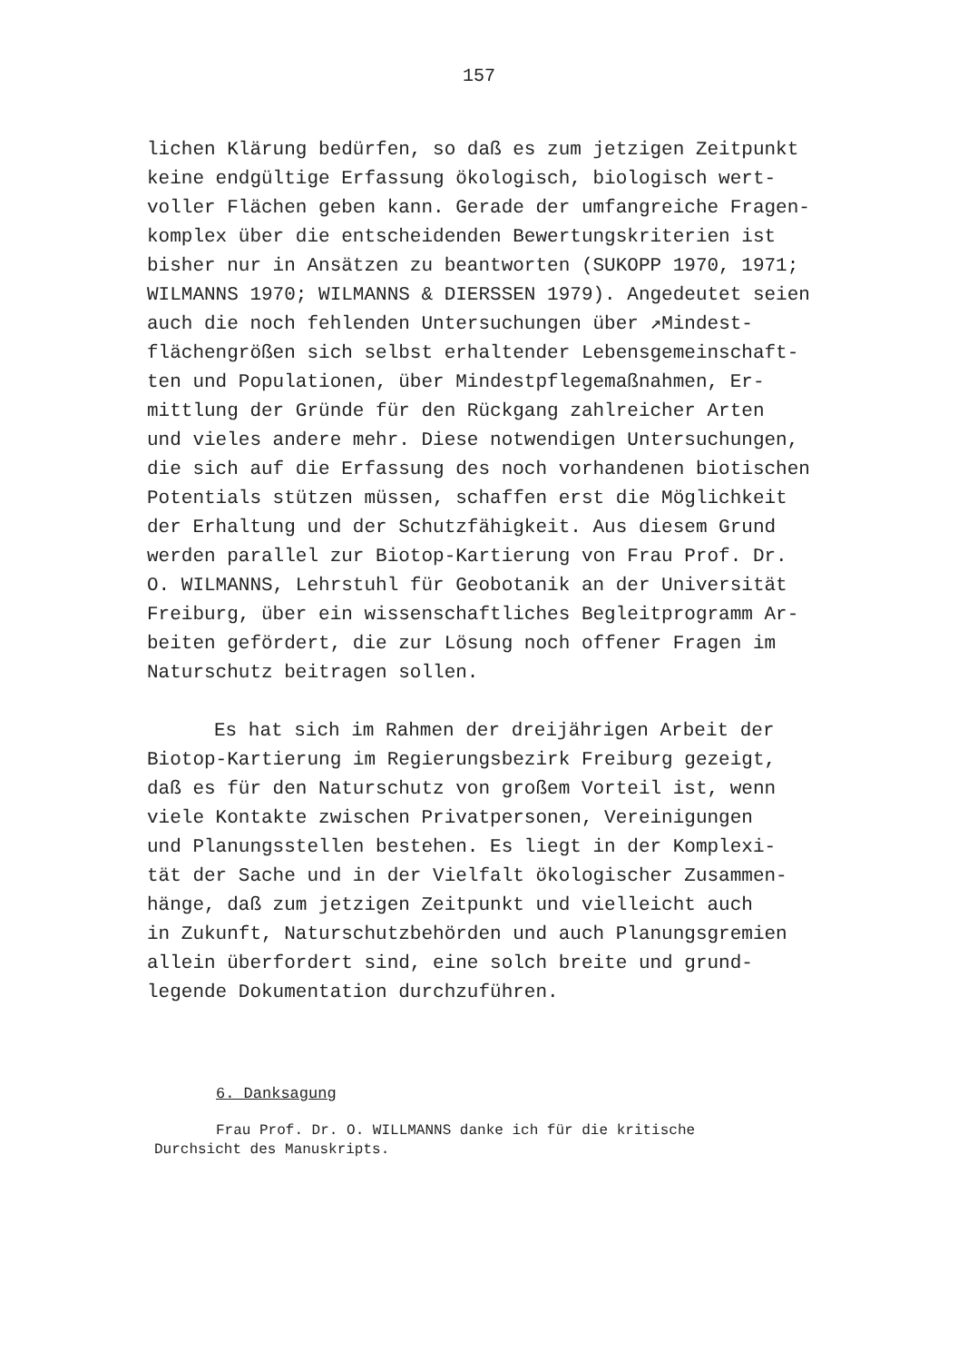157
lichen Klärung bedürfen, so daß es zum jetzigen Zeitpunkt keine endgültige Erfassung ökologisch, biologisch wert- voller Flächen geben kann. Gerade der umfangreiche Fragen- komplex über die entscheidenden Bewertungskriterien ist bisher nur in Ansätzen zu beantworten (SUKOPP 1970, 1971; WILMANNS 1970; WILMANNS & DIERSSEN 1979). Angedeutet seien auch die noch fehlenden Untersuchungen über ↗Mindest- flächengrößen sich selbst erhaltender Lebensgemeinschaft- ten und Populationen, über Mindestpflegemaßnahmen, Er- mittlung der Gründe für den Rückgang zahlreicher Arten und vieles andere mehr. Diese notwendigen Untersuchungen, die sich auf die Erfassung des noch vorhandenen biotischen Potentials stützen müssen, schaffen erst die Möglichkeit der Erhaltung und der Schutzfähigkeit. Aus diesem Grund werden parallel zur Biotop-Kartierung von Frau Prof. Dr. O. WILMANNS, Lehrstuhl für Geobotanik an der Universität Freiburg, über ein wissenschaftliches Begleitprogramm Ar- beiten gefördert, die zur Lösung noch offener Fragen im Naturschutz beitragen sollen.
Es hat sich im Rahmen der dreijährigen Arbeit der Biotop-Kartierung im Regierungsbezirk Freiburg gezeigt, daß es für den Naturschutz von großem Vorteil ist, wenn viele Kontakte zwischen Privatpersonen, Vereinigungen und Planungsstellen bestehen. Es liegt in der Komplexi- tät der Sache und in der Vielfalt ökologischer Zusammen- hänge, daß zum jetzigen Zeitpunkt und vielleicht auch in Zukunft, Naturschutzbehörden und auch Planungsgremien allein überfordert sind, eine solch breite und grund- legende Dokumentation durchzuführen.
6. Danksagung
Frau Prof. Dr. O. WILLMANNS danke ich für die kritische Durchsicht des Manuskripts.